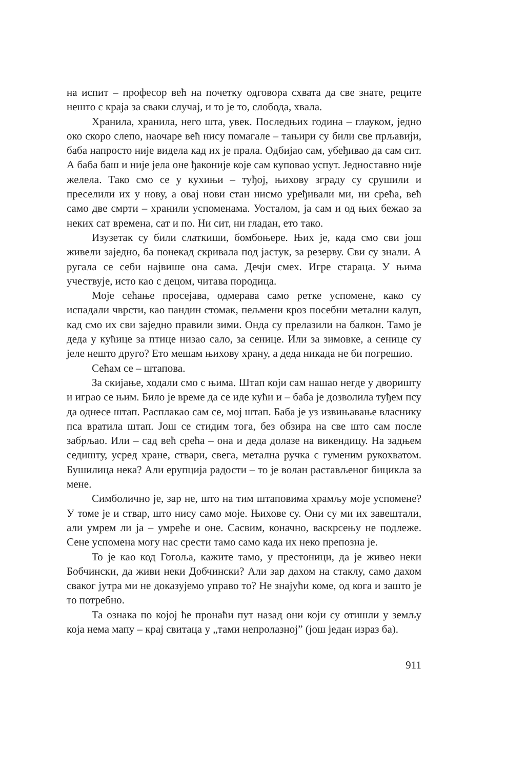на испит – професор већ на почетку одговора схвата да све знате, реците нешто с краја за сваки случај, и то је то, слобода, хвала.
Хранила, хранила, него шта, увек. Последњих година – глауком, једно око скоро слепо, наочаре већ нису помагале – тањири су били све прљавији, баба напросто није видела кад их је прала. Одбијао сам, убеђивао да сам сит. А баба баш и није јела оне ђаконије које сам куповао успут. Једноставно није желела. Тако смо се у кухињи – туђој, њихову зграду су срушили и преселили их у нову, а овај нови стан нисмо уређивали ми, ни срећа, већ само две смрти – хранили успоменама. Уосталом, ја сам и од њих бежао за неких сат времена, сат и по. Ни сит, ни гладан, ето тако.
Изузетак су били слаткиши, бомбоњере. Њих је, када смо сви још живели заједно, ба понекад скривала под јастук, за резерву. Сви су знали. А ругала се себи највише она сама. Дечји смех. Игре стараца. У њима учествује, исто као с децом, читава породица.
Моје сећање просејава, одмерава само ретке успомене, како су испадали чврсти, као пандин стомак, пељмени кроз посебни метални калуп, кад смо их сви заједно правили зими. Онда су прелазили на балкон. Тамо је деда у кућице за птице низао сало, за сенице. Или за зимовке, а сенице су јеле нешто друго? Ето мешам њихову храну, а деда никада не би погрешио.
Сећам се – штапова.
За скијање, ходали смо с њима. Штап који сам нашао негде у дворишту и играо се њим. Било је време да се иде кући и – баба је дозволила туђем псу да однесе штап. Расплакао сам се, мој штап. Баба је уз извињавање власнику пса вратила штап. Још се стидим тога, без обзира на све што сам после забрљао. Или – сад већ срећа – она и деда долазе на викендицу. На задњем седишту, усред хране, ствари, свега, метална ручка с гуменим рукохватом. Бушилица нека? Али ерупција радости – то је волан растављеног бицикла за мене.
Симболично је, зар не, што на тим штаповима храмљу моје успомене? У томе је и ствар, што нису само моје. Њихове су. Они су ми их завештали, али умрем ли ја – умреће и оне. Сасвим, коначно, васкрсењу не подлеже. Сене успомена могу нас срести тамо само када их неко препозна је.
То је као код Гогоља, кажите тамо, у престоници, да је живео неки Бобчински, да живи неки Добчински? Али зар дахом на стаклу, само дахом сваког јутра ми не доказујемо управо то? Не знајући коме, од кога и зашто је то потребно.
Та ознака по којој ће пронаћи пут назад они који су отишли у земљу која нема мапу – крај свитаца у „тами непролазној” (још један израз ба).
911